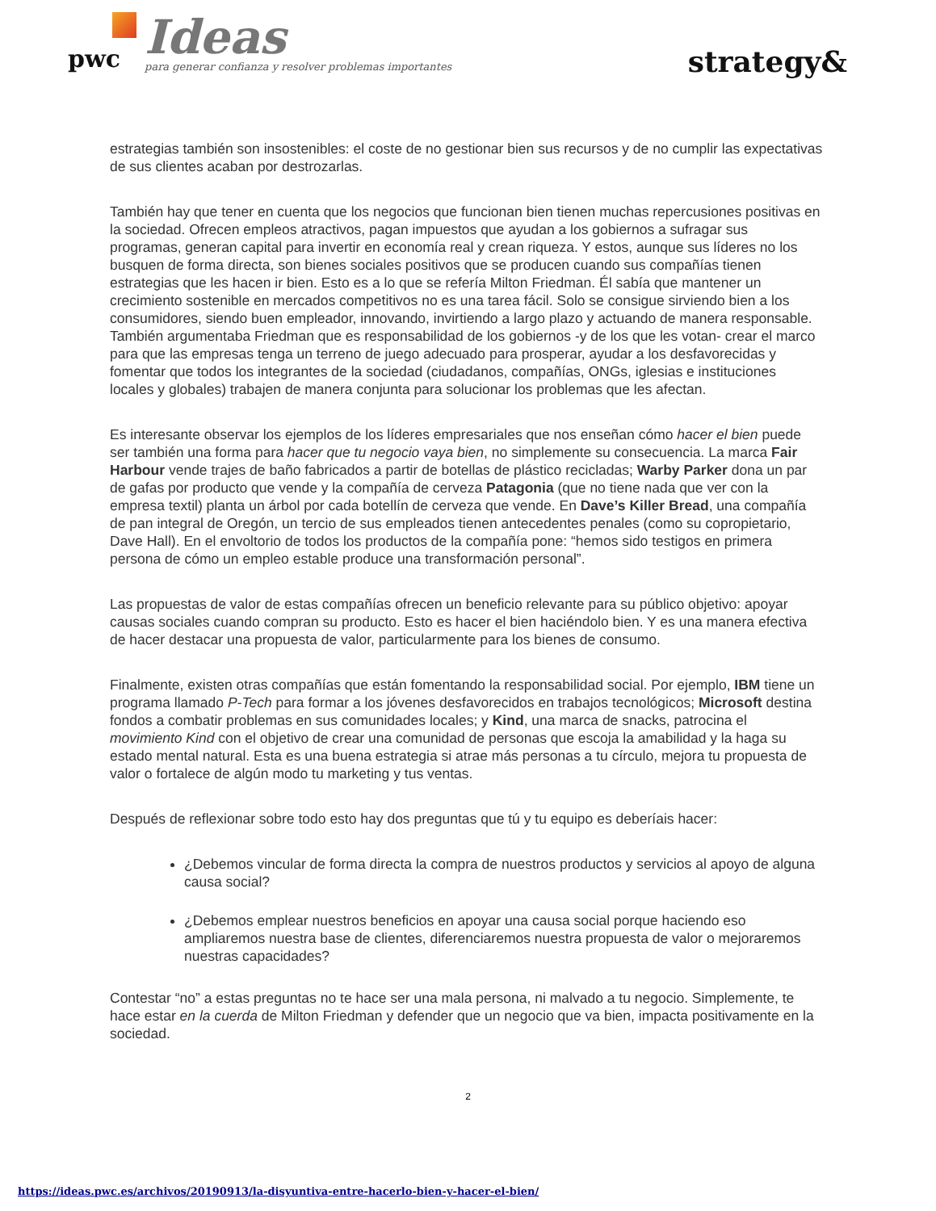pwc
Ideas
para generar confianza y resolver problemas importantes
strategy&
estrategias también son insostenibles: el coste de no gestionar bien sus recursos y de no cumplir las expectativas de sus clientes acaban por destrozarlas.
También hay que tener en cuenta que los negocios que funcionan bien tienen muchas repercusiones positivas en la sociedad. Ofrecen empleos atractivos, pagan impuestos que ayudan a los gobiernos a sufragar sus programas, generan capital para invertir en economía real y crean riqueza. Y estos, aunque sus líderes no los busquen de forma directa, son bienes sociales positivos que se producen cuando sus compañías tienen estrategias que les hacen ir bien. Esto es a lo que se refería Milton Friedman. Él sabía que mantener un crecimiento sostenible en mercados competitivos no es una tarea fácil. Solo se consigue sirviendo bien a los consumidores, siendo buen empleador, innovando, invirtiendo a largo plazo y actuando de manera responsable. También argumentaba Friedman que es responsabilidad de los gobiernos -y de los que les votan- crear el marco para que las empresas tenga un terreno de juego adecuado para prosperar, ayudar a los desfavorecidas y fomentar que todos los integrantes de la sociedad (ciudadanos, compañías, ONGs, iglesias e instituciones locales y globales) trabajen de manera conjunta para solucionar los problemas que les afectan.
Es interesante observar los ejemplos de los líderes empresariales que nos enseñan cómo hacer el bien puede ser también una forma para hacer que tu negocio vaya bien, no simplemente su consecuencia. La marca Fair Harbour vende trajes de baño fabricados a partir de botellas de plástico recicladas; Warby Parker dona un par de gafas por producto que vende y la compañía de cerveza Patagonia (que no tiene nada que ver con la empresa textil) planta un árbol por cada botellín de cerveza que vende. En Dave’s Killer Bread, una compañía de pan integral de Oregón, un tercio de sus empleados tienen antecedentes penales (como su copropietario, Dave Hall). En el envoltorio de todos los productos de la compañía pone: “hemos sido testigos en primera persona de cómo un empleo estable produce una transformación personal”.
Las propuestas de valor de estas compañías ofrecen un beneficio relevante para su público objetivo: apoyar causas sociales cuando compran su producto. Esto es hacer el bien haciéndolo bien. Y es una manera efectiva de hacer destacar una propuesta de valor, particularmente para los bienes de consumo.
Finalmente, existen otras compañías que están fomentando la responsabilidad social. Por ejemplo, IBM tiene un programa llamado P-Tech para formar a los jóvenes desfavorecidos en trabajos tecnológicos; Microsoft destina fondos a combatir problemas en sus comunidades locales; y Kind, una marca de snacks, patrocina el movimiento Kind con el objetivo de crear una comunidad de personas que escoja la amabilidad y la haga su estado mental natural. Esta es una buena estrategia si atrae más personas a tu círculo, mejora tu propuesta de valor o fortalece de algún modo tu marketing y tus ventas.
Después de reflexionar sobre todo esto hay dos preguntas que tú y tu equipo es deberíais hacer:
¿Debemos vincular de forma directa la compra de nuestros productos y servicios al apoyo de alguna causa social?
¿Debemos emplear nuestros beneficios en apoyar una causa social porque haciendo eso ampliaremos nuestra base de clientes, diferenciaremos nuestra propuesta de valor o mejoraremos nuestras capacidades?
Contestar “no” a estas preguntas no te hace ser una mala persona, ni malvado a tu negocio. Simplemente, te hace estar en la cuerda de Milton Friedman y defender que un negocio que va bien, impacta positivamente en la sociedad.
2
https://ideas.pwc.es/archivos/20190913/la-disyuntiva-entre-hacerlo-bien-y-hacer-el-bien/